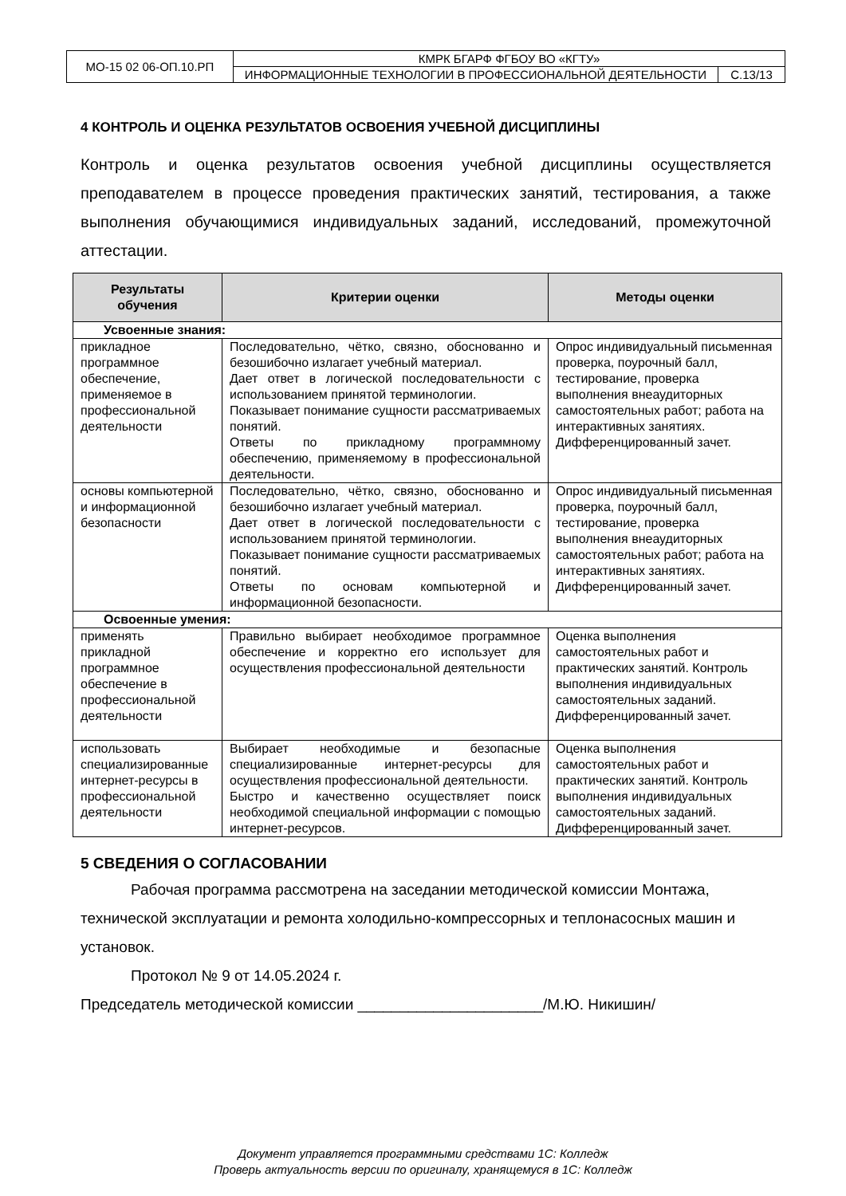| МО-15 02 06-ОП.10.РП | КМРК БГАРФ ФГБОУ ВО «КГТУ» | |
| | ИНФОРМАЦИОННЫЕ ТЕХНОЛОГИИ В ПРОФЕССИОНАЛЬНОЙ ДЕЯТЕЛЬНОСТИ | С.13/13 |
4 КОНТРОЛЬ И ОЦЕНКА РЕЗУЛЬТАТОВ ОСВОЕНИЯ УЧЕБНОЙ ДИСЦИПЛИНЫ
Контроль и оценка результатов освоения учебной дисциплины осуществляется преподавателем в процессе проведения практических занятий, тестирования, а также выполнения обучающимися индивидуальных заданий, исследований, промежуточной аттестации.
| Результаты обучения | Критерии оценки | Методы оценки |
| --- | --- | --- |
| Усвоенные знания: | | |
| прикладное программное обеспечение, применяемое в профессиональной деятельности | Последовательно, чётко, связно, обоснованно и безошибочно излагает учебный материал. Дает ответ в логической последовательности с использованием принятой терминологии. Показывает понимание сущности рассматриваемых понятий. Ответы по прикладному программному обеспечению, применяемому в профессиональной деятельности. | Опрос индивидуальный письменная проверка, поурочный балл, тестирование, проверка выполнения внеаудиторных самостоятельных работ; работа на интерактивных занятиях. Дифференцированный зачет. |
| основы компьютерной и информационной безопасности | Последовательно, чётко, связно, обоснованно и безошибочно излагает учебный материал. Дает ответ в логической последовательности с использованием принятой терминологии. Показывает понимание сущности рассматриваемых понятий. Ответы по основам компьютерной и информационной безопасности. | Опрос индивидуальный письменная проверка, поурочный балл, тестирование, проверка выполнения внеаудиторных самостоятельных работ; работа на интерактивных занятиях. Дифференцированный зачет. |
| Освоенные умения: | | |
| применять прикладной программное обеспечение в профессиональной деятельности | Правильно выбирает необходимое программное обеспечение и корректно его использует для осуществления профессиональной деятельности | Оценка выполнения самостоятельных работ и практических занятий. Контроль выполнения индивидуальных самостоятельных заданий. Дифференцированный зачет. |
| использовать специализированные интернет-ресурсы в профессиональной деятельности | Выбирает необходимые и безопасные специализированные интернет-ресурсы для осуществления профессиональной деятельности. Быстро и качественно осуществляет поиск необходимой специальной информации с помощью интернет-ресурсов. | Оценка выполнения самостоятельных работ и практических занятий. Контроль выполнения индивидуальных самостоятельных заданий. Дифференцированный зачет. |
5 СВЕДЕНИЯ О СОГЛАСОВАНИИ
Рабочая программа рассмотрена на заседании методической комиссии Монтажа, технической эксплуатации и ремонта холодильно-компрессорных и теплонасосных машин и установок.
Протокол № 9 от 14.05.2024 г.
Председатель методической комиссии ______________________/М.Ю. Никишин/
Документ управляется программными средствами 1С: Колледж
Проверь актуальность версии по оригиналу, хранящемуся в 1С: Колледж